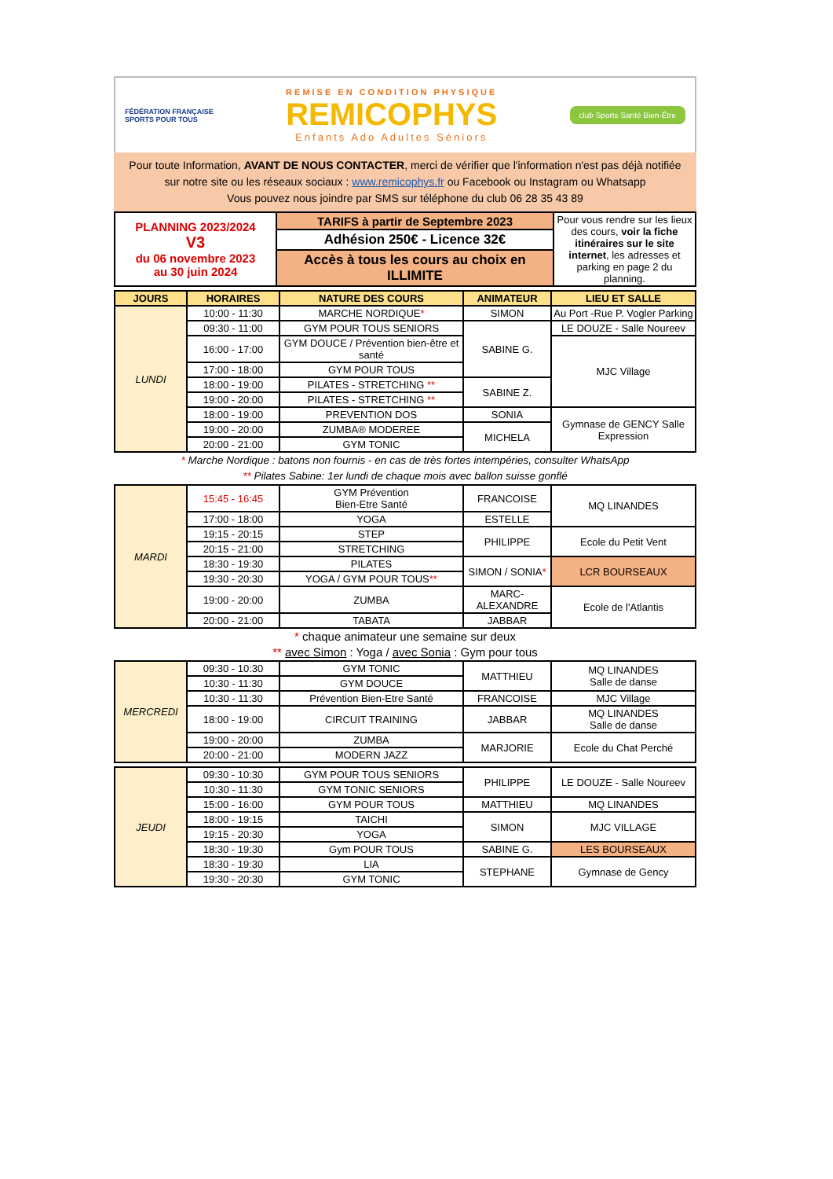FÉDÉRATION FRANÇAISE
SPORTS POUR TOUS
REMISE EN CONDITION PHYSIQUE
REMICOPHYS
Enfants Ado Adultes Séniors
club Sports Santé Bien-Être
Pour toute Information, AVANT DE NOUS CONTACTER, merci de vérifier que l'information n'est pas déjà notifiée
sur notre site ou les réseaux sociaux : www.remicophys.fr ou Facebook ou Instagram ou Whatsapp
Vous pouvez nous joindre par SMS sur téléphone du club 06 28 35 43 89
| PLANNING 2023/2024 V3 du 06 novembre 2023 au 30 juin 2024 | TARIFS à partir de Septembre 2023 | Pour vous rendre sur les lieux des cours, voir la fiche itinéraires sur le site internet , les adresses et parking en page 2 du planning. |
| | Adhésion 250€ - Licence 32€ | |
| | Accès à tous les cours au choix en ILLIMITE | |
| JOURS | HORAIRES | NATURE DES COURS | ANIMATEUR | LIEU ET SALLE |
| --- | --- | --- | --- | --- |
| LUNDI | 10:00 - 11:30 | MARCHE NORDIQUE * | SIMON | Au Port -Rue P. Vogler Parking |
| | 09:30 - 11:00 | GYM POUR TOUS SENIORS | SABINE G. | LE DOUZE - Salle Noureev |
| | 16:00 - 17:00 | GYM DOUCE / Prévention bien-être et santé | | MJC Village |
| | 17:00 - 18:00 | GYM POUR TOUS | | |
| | 18:00 - 19:00 | PILATES - STRETCHING ** | SABINE Z. | |
| | 19:00 - 20:00 | PILATES - STRETCHING ** | | |
| | 18:00 - 19:00 | PREVENTION DOS | SONIA | Gymnase de GENCY Salle Expression |
| | 19:00 - 20:00 | ZUMBA® MODEREE | MICHELA | |
| | 20:00 - 21:00 | GYM TONIC | | |
* Marche Nordique : batons non fournis - en cas de très fortes intempéries, consulter WhatsApp
** Pilates Sabine: 1er lundi de chaque mois avec ballon suisse gonflé
| MARDI | 15:45 - 16:45 | GYM Prévention Bien-Etre Santé | FRANCOISE | MQ LINANDES |
| | 17:00 - 18:00 | YOGA | ESTELLE | |
| | 19:15 - 20:15 | STEP | PHILIPPE | Ecole du Petit Vent |
| | 20:15 - 21:00 | STRETCHING | | |
| | 18:30 - 19:30 | PILATES | SIMON / SONIA * | LCR BOURSEAUX |
| | 19:30 - 20:30 | YOGA / GYM POUR TOUS ** | | |
| | 19:00 - 20:00 | ZUMBA | MARC-ALEXANDRE | Ecole de l'Atlantis |
| | 20:00 - 21:00 | TABATA | JABBAR | |
* chaque animateur une semaine sur deux
** avec Simon : Yoga / avec Sonia : Gym pour tous
| MERCREDI | 09:30 - 10:30 | GYM TONIC | MATTHIEU | MQ LINANDES Salle de danse |
| | 10:30 - 11:30 | GYM DOUCE | | |
| | 10:30 - 11:30 | Prévention Bien-Etre Santé | FRANCOISE | MJC Village |
| | 18:00 - 19:00 | CIRCUIT TRAINING | JABBAR | MQ LINANDES Salle de danse |
| | 19:00 - 20:00 | ZUMBA | MARJORIE | Ecole du Chat Perché |
| | 20:00 - 21:00 | MODERN JAZZ | | |
| JEUDI | 09:30 - 10:30 | GYM POUR TOUS SENIORS | PHILIPPE | LE DOUZE - Salle Noureev |
| | 10:30 - 11:30 | GYM TONIC SENIORS | | |
| | 15:00 - 16:00 | GYM POUR TOUS | MATTHIEU | MQ LINANDES |
| | 18:00 - 19:15 | TAICHI | SIMON | MJC VILLAGE |
| | 19:15 - 20:30 | YOGA | | |
| | 18:30 - 19:30 | Gym POUR TOUS | SABINE G. | LES BOURSEAUX |
| | 18:30 - 19:30 | LIA | STEPHANE | Gymnase de Gency |
| | 19:30 - 20:30 | GYM TONIC | | |